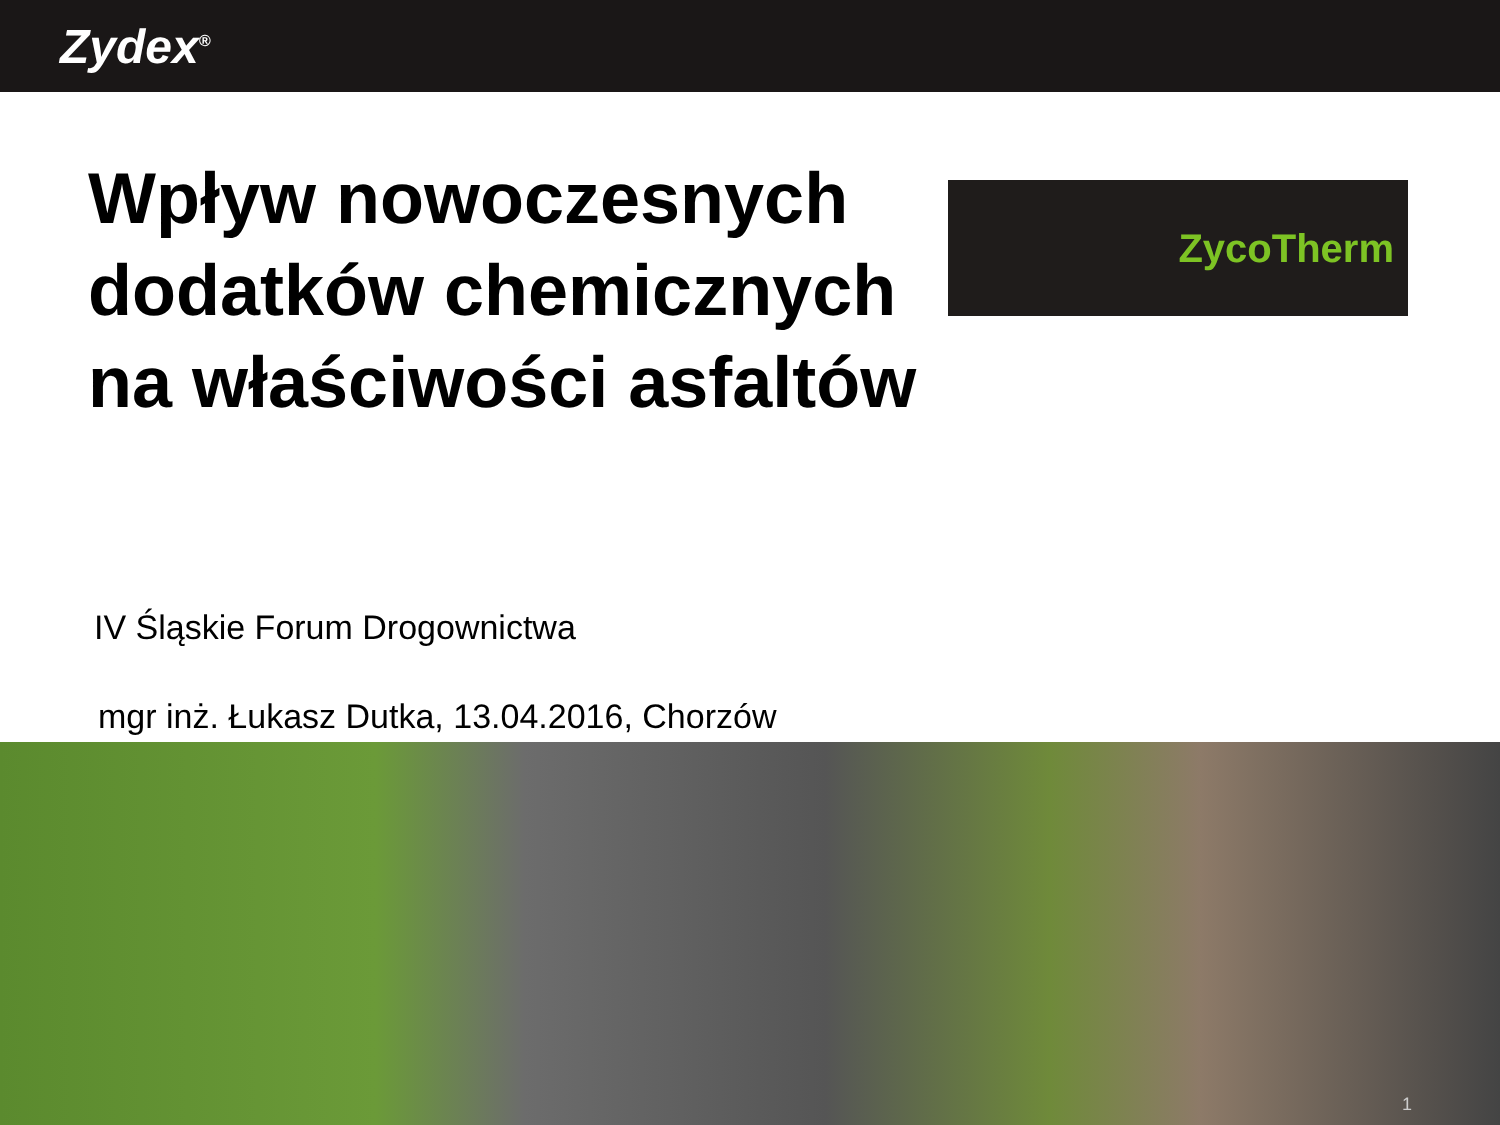Zydex<sup>®</sup>
Wpływ nowoczesnych dodatków chemicznych na właściwości asfaltów
ZycoTherm
IV Śląskie Forum Drogownictwa
mgr inż. Łukasz Dutka, 13.04.2016, Chorzów
1